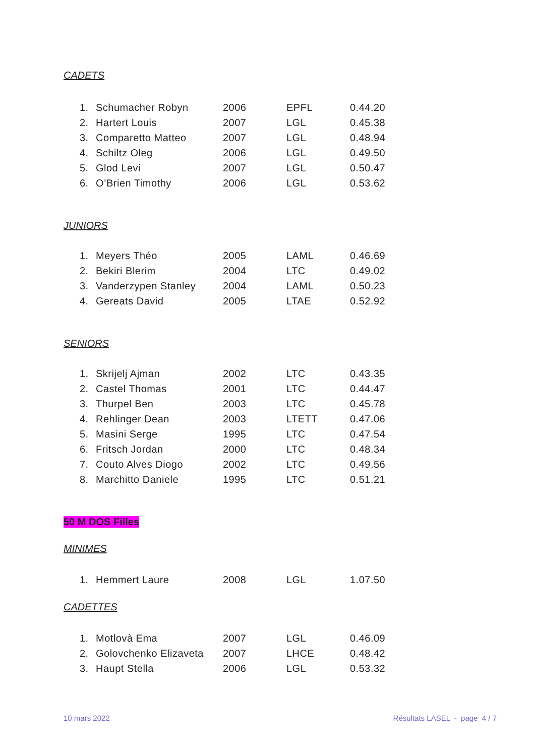CADETS
| 1. | Schumacher Robyn | 2006 | EPFL | 0.44.20 |
| 2. | Hartert Louis | 2007 | LGL | 0.45.38 |
| 3. | Comparetto Matteo | 2007 | LGL | 0.48.94 |
| 4. | Schiltz Oleg | 2006 | LGL | 0.49.50 |
| 5. | Glod Levi | 2007 | LGL | 0.50.47 |
| 6. | O’Brien Timothy | 2006 | LGL | 0.53.62 |
JUNIORS
| 1. | Meyers Théo | 2005 | LAML | 0.46.69 |
| 2. | Bekiri Blerim | 2004 | LTC | 0.49.02 |
| 3. | Vanderzypen Stanley | 2004 | LAML | 0.50.23 |
| 4. | Gereats David | 2005 | LTAE | 0.52.92 |
SENIORS
| 1. | Skrijelj Ajman | 2002 | LTC | 0.43.35 |
| 2. | Castel Thomas | 2001 | LTC | 0.44.47 |
| 3. | Thurpel Ben | 2003 | LTC | 0.45.78 |
| 4. | Rehlinger Dean | 2003 | LTETT | 0.47.06 |
| 5. | Masini Serge | 1995 | LTC | 0.47.54 |
| 6. | Fritsch Jordan | 2000 | LTC | 0.48.34 |
| 7. | Couto Alves Diogo | 2002 | LTC | 0.49.56 |
| 8. | Marchitto Daniele | 1995 | LTC | 0.51.21 |
50 M DOS Filles
MINIMES
| 1. | Hemmert Laure | 2008 | LGL | 1.07.50 |
CADETTES
| 1. | Motlovà Ema | 2007 | LGL | 0.46.09 |
| 2. | Golovchenko Elizaveta | 2007 | LHCE | 0.48.42 |
| 3. | Haupt Stella | 2006 | LGL | 0.53.32 |
10 mars 2022 Résultats LASEL - page 4 / 7